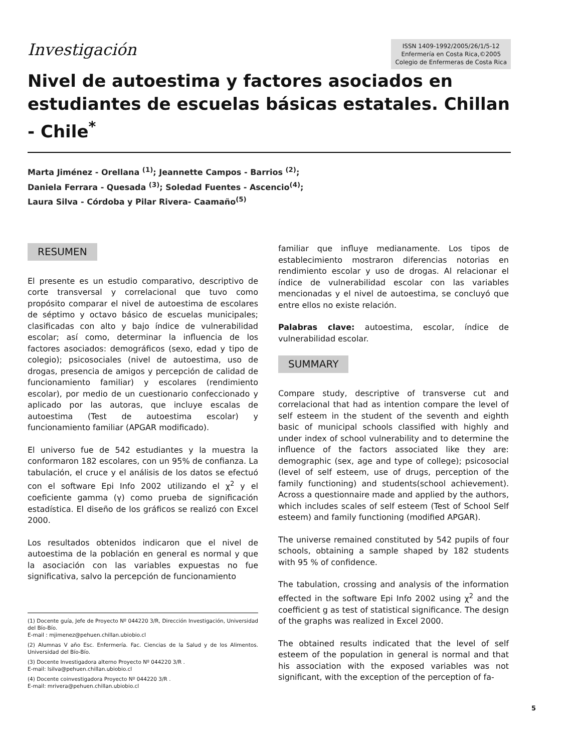Investigación
ISSN 1409-1992/2005/26/1/5-12
Enfermería en Costa Rica,©2005
Colegio de Enfermeras de Costa Rica
Nivel de autoestima y factores asociados en estudiantes de escuelas básicas estatales. Chillan - Chile<sup>*</sup>
Marta Jiménez - Orellana <sup>(1)</sup>; Jeannette Campos - Barrios <sup>(2)</sup>;
Daniela Ferrara - Quesada <sup>(3)</sup>; Soledad Fuentes - Ascencio<sup>(4)</sup>;
Laura Silva - Córdoba y Pilar Rivera- Caamaño<sup>(5)</sup>
RESUMEN
El presente es un estudio comparativo, descriptivo de corte transversal y correlacional que tuvo como propósito comparar el nivel de autoestima de escolares de séptimo y octavo básico de escuelas municipales; clasificadas con alto y bajo índice de vulnerabilidad escolar; así como, determinar la influencia de los factores asociados: demográficos (sexo, edad y tipo de colegio); psicosociales (nivel de autoestima, uso de drogas, presencia de amigos y percepción de calidad de funcionamiento familiar) y escolares (rendimiento escolar), por medio de un cuestionario confeccionado y aplicado por las autoras, que incluye escalas de autoestima (Test de autoestima escolar) y funcionamiento familiar (APGAR modificado).
El universo fue de 542 estudiantes y la muestra la conformaron 182 escolares, con un 95% de confianza. La tabulación, el cruce y el análisis de los datos se efectuó con el software Epi Info 2002 utilizando el χ<sup>2</sup> y el coeficiente gamma (γ) como prueba de significación estadística. El diseño de los gráficos se realizó con Excel 2000.
Los resultados obtenidos indicaron que el nivel de autoestima de la población en general es normal y que la asociación con las variables expuestas no fue significativa, salvo la percepción de funcionamiento
(1) Docente guía, Jefe de Proyecto Nº 044220 3/R, Dirección Investigación, Universidad del Bío-Bío.
E-mail : mjimenez@pehuen.chillan.ubiobio.cl
(2) Alumnas V año Esc. Enfermería. Fac. Ciencias de la Salud y de los Alimentos. Universidad del Bío-Bío.
(3) Docente Investigadora alterno Proyecto Nº 044220 3/R .
E-mail: lsilva@pehuen.chillan.ubiobio.cl
(4) Docente coinvestigadora Proyecto Nº 044220 3/R .
E-mail: mrivera@pehuen.chillan.ubiobio.cl
familiar que influye medianamente. Los tipos de establecimiento mostraron diferencias notorias en rendimiento escolar y uso de drogas. Al relacionar el índice de vulnerabilidad escolar con las variables mencionadas y el nivel de autoestima, se concluyó que entre ellos no existe relación.
Palabras clave: autoestima, escolar, índice de vulnerabilidad escolar.
SUMMARY
Compare study, descriptive of transverse cut and correlacional that had as intention compare the level of self esteem in the student of the seventh and eighth basic of municipal schools classified with highly and under index of school vulnerability and to determine the influence of the factors associated like they are: demographic (sex, age and type of college); psicosocial (level of self esteem, use of drugs, perception of the family functioning) and students(school achievement). Across a questionnaire made and applied by the authors, which includes scales of self esteem (Test of School Self esteem) and family functioning (modified APGAR).
The universe remained constituted by 542 pupils of four schools, obtaining a sample shaped by 182 students with 95 % of confidence.
The tabulation, crossing and analysis of the information effected in the software Epi Info 2002 using χ<sup>2</sup> and the coefficient g as test of statistical significance. The design of the graphs was realized in Excel 2000.
The obtained results indicated that the level of self esteem of the population in general is normal and that his association with the exposed variables was not significant, with the exception of the perception of fa-
5